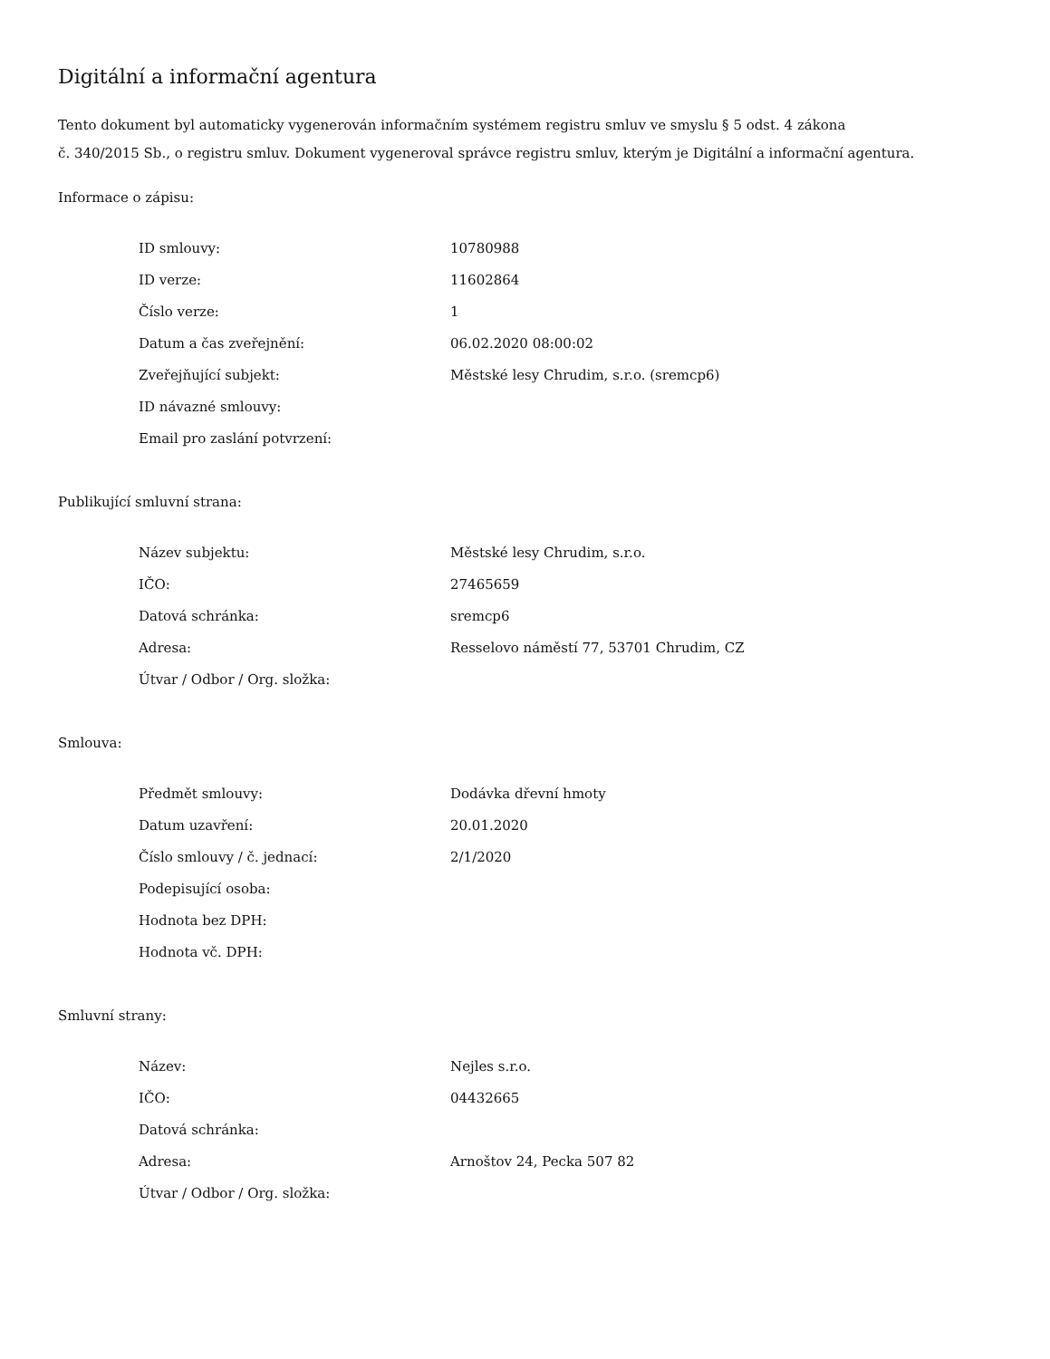Digitální a informační agentura
Tento dokument byl automaticky vygenerován informačním systémem registru smluv ve smyslu § 5 odst. 4 zákona
č. 340/2015 Sb., o registru smluv. Dokument vygeneroval správce registru smluv, kterým je Digitální a informační agentura.
Informace o zápisu:
| ID smlouvy: | 10780988 |
| ID verze: | 11602864 |
| Číslo verze: | 1 |
| Datum a čas zveřejnění: | 06.02.2020 08:00:02 |
| Zveřejňující subjekt: | Městské lesy Chrudim, s.r.o. (sremcp6) |
| ID návazné smlouvy: | |
| Email pro zaslání potvrzení: | |
Publikující smluvní strana:
| Název subjektu: | Městské lesy Chrudim, s.r.o. |
| IČO: | 27465659 |
| Datová schránka: | sremcp6 |
| Adresa: | Resselovo náměstí 77, 53701 Chrudim, CZ |
| Útvar / Odbor / Org. složka: | |
Smlouva:
| Předmět smlouvy: | Dodávka dřevní hmoty |
| Datum uzavření: | 20.01.2020 |
| Číslo smlouvy / č. jednací: | 2/1/2020 |
| Podepisující osoba: | |
| Hodnota bez DPH: | |
| Hodnota vč. DPH: | |
Smluvní strany:
| Název: | Nejles s.r.o. |
| IČO: | 04432665 |
| Datová schránka: | |
| Adresa: | Arnoštov 24, Pecka 507 82 |
| Útvar / Odbor / Org. složka: | |